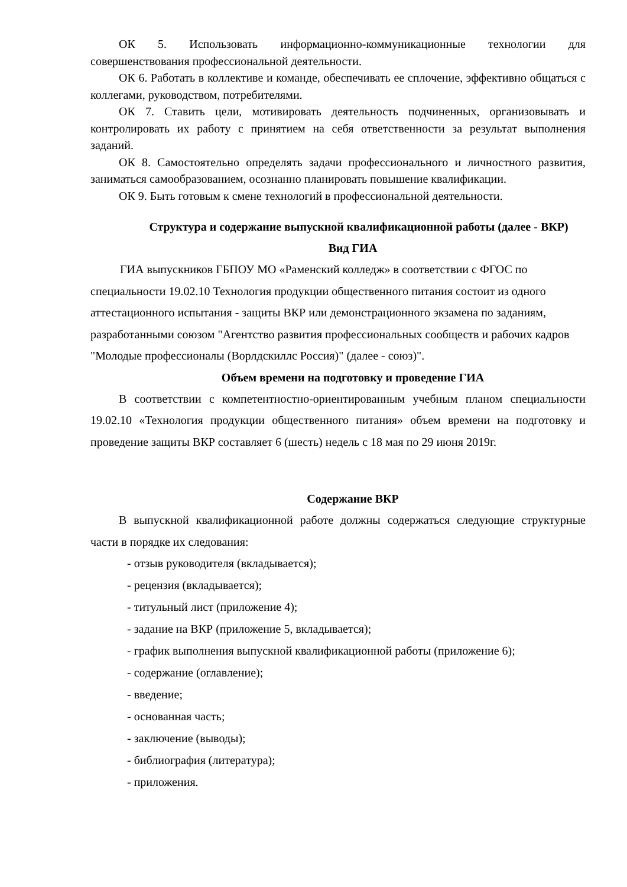ОК 5. Использовать информационно-коммуникационные технологии для совершенствования профессиональной деятельности.
ОК 6. Работать в коллективе и команде, обеспечивать ее сплочение, эффективно общаться с коллегами, руководством, потребителями.
ОК 7. Ставить цели, мотивировать деятельность подчиненных, организовывать и контролировать их работу с принятием на себя ответственности за результат выполнения заданий.
ОК 8. Самостоятельно определять задачи профессионального и личностного развития, заниматься самообразованием, осознанно планировать повышение квалификации.
ОК 9. Быть готовым к смене технологий в профессиональной деятельности.
Структура и содержание выпускной квалификационной работы (далее - ВКР)
Вид ГИА
ГИА выпускников ГБПОУ МО «Раменский колледж» в соответствии с ФГОС по специальности 19.02.10 Технология продукции общественного питания состоит из одного аттестационного испытания - защиты ВКР или демонстрационного экзамена по заданиям, разработанными союзом "Агентство развития профессиональных сообществ и рабочих кадров "Молодые профессионалы (Ворлдскиллс Россия)" (далее - союз)".
Объем времени на подготовку и проведение ГИА
В соответствии с компетентностно-ориентированным учебным планом специальности 19.02.10 «Технология продукции общественного питания» объем времени на подготовку и проведение защиты ВКР составляет 6 (шесть) недель с 18 мая по 29 июня 2019г.
Содержание ВКР
В выпускной квалификационной работе должны содержаться следующие структурные части в порядке их следования:
- отзыв руководителя (вкладывается);
- рецензия (вкладывается);
- титульный лист (приложение 4);
- задание на ВКР (приложение 5, вкладывается);
- график выполнения выпускной квалификационной работы (приложение 6);
- содержание (оглавление);
- введение;
- основанная часть;
- заключение (выводы);
- библиография (литература);
- приложения.